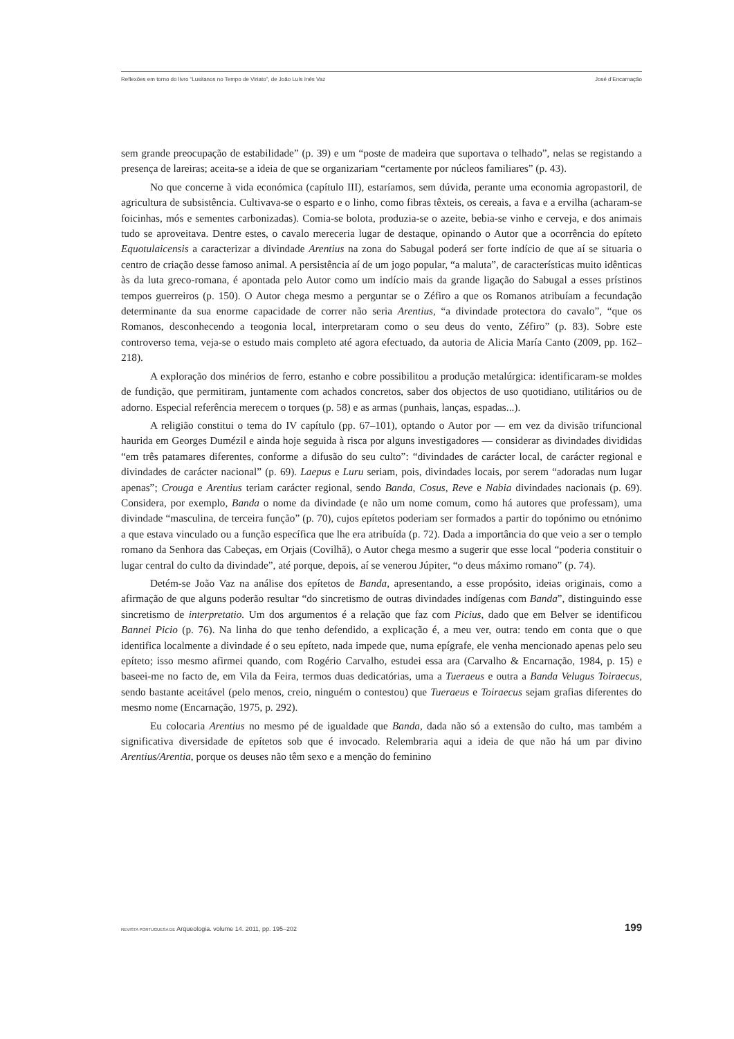Reflexões em torno do livro “Lusitanos no Tempo de Viriato”, de João Luís Inês Vaz José d’Encarnação
sem grande preocupação de estabilidade” (p. 39) e um “poste de madeira que suportava o telhado”, nelas se registando a presença de lareiras; aceita-se a ideia de que se organizariam “certamente por núcleos familiares” (p. 43).
No que concerne à vida económica (capítulo III), estaríamos, sem dúvida, perante uma economia agropastoril, de agricultura de subsistência. Cultivava-se o esparto e o linho, como fibras têxteis, os cereais, a fava e a ervilha (acharam-se foicinhas, mós e sementes carbonizadas). Comia-se bolota, produzia-se o azeite, bebia-se vinho e cerveja, e dos animais tudo se aproveitava. Dentre estes, o cavalo mereceria lugar de destaque, opinando o Autor que a ocorrência do epíteto Equotulaicensis a caracterizar a divindade Arentius na zona do Sabugal poderá ser forte indício de que aí se situaria o centro de criação desse famoso animal. A persistência aí de um jogo popular, “a maluta”, de características muito idênticas às da luta greco-romana, é apontada pelo Autor como um indício mais da grande ligação do Sabugal a esses prístinos tempos guerreiros (p. 150). O Autor chega mesmo a perguntar se o Zéfiro a que os Romanos atribuíam a fecundação determinante da sua enorme capacidade de correr não seria Arentius, “a divindade protectora do cavalo”, “que os Romanos, desconhecendo a teogonia local, interpretaram como o seu deus do vento, Zéfiro” (p. 83). Sobre este controverso tema, veja-se o estudo mais completo até agora efectuado, da autoria de Alicia María Canto (2009, pp. 162–218).
A exploração dos minérios de ferro, estanho e cobre possibilitou a produção metalúrgica: identificaram-se moldes de fundição, que permitiram, juntamente com achados concretos, saber dos objectos de uso quotidiano, utilitários ou de adorno. Especial referência merecem o torques (p. 58) e as armas (punhais, lanças, espadas...).
A religião constitui o tema do IV capítulo (pp. 67–101), optando o Autor por — em vez da divisão trifuncional haurida em Georges Dumézil e ainda hoje seguida à risca por alguns investigadores — considerar as divindades divididas “em três patamares diferentes, conforme a difusão do seu culto”: “divindades de carácter local, de carácter regional e divindades de carácter nacional” (p. 69). Laepus e Luru seriam, pois, divindades locais, por serem “adoradas num lugar apenas”; Crouga e Arentius teriam carácter regional, sendo Banda, Cosus, Reve e Nabia divindades nacionais (p. 69). Considera, por exemplo, Banda o nome da divindade (e não um nome comum, como há autores que professam), uma divindade “masculina, de terceira função” (p. 70), cujos epítetos poderiam ser formados a partir do topónimo ou etnónimo a que estava vinculado ou a função específica que lhe era atribuída (p. 72). Dada a importância do que veio a ser o templo romano da Senhora das Cabeças, em Orjais (Covilhã), o Autor chega mesmo a sugerir que esse local “poderia constituir o lugar central do culto da divindade”, até porque, depois, aí se venerou Júpiter, “o deus máximo romano” (p. 74).
Detém-se João Vaz na análise dos epítetos de Banda, apresentando, a esse propósito, ideias originais, como a afirmação de que alguns poderão resultar “do sincretismo de outras divindades indígenas com Banda”, distinguindo esse sincretismo de interpretatio. Um dos argumentos é a relação que faz com Picius, dado que em Belver se identificou Bannei Picio (p. 76). Na linha do que tenho defendido, a explicação é, a meu ver, outra: tendo em conta que o que identifica localmente a divindade é o seu epíteto, nada impede que, numa epígrafe, ele venha mencionado apenas pelo seu epíteto; isso mesmo afirmei quando, com Rogério Carvalho, estudei essa ara (Carvalho & Encarnação, 1984, p. 15) e baseei-me no facto de, em Vila da Feira, termos duas dedicatórias, uma a Tueraeus e outra a Banda Velugus Toiraecus, sendo bastante aceitável (pelo menos, creio, ninguém o contestou) que Tueraeus e Toiraecus sejam grafias diferentes do mesmo nome (Encarnação, 1975, p. 292).
Eu colocaria Arentius no mesmo pé de igualdade que Banda, dada não só a extensão do culto, mas também a significativa diversidade de epítetos sob que é invocado. Relembraria aqui a ideia de que não há um par divino Arentius/Arentia, porque os deuses não têm sexo e a menção do feminino
REVISTA PORTUGUESA DE Arqueologia. volume 14. 2011, pp. 195–202 199